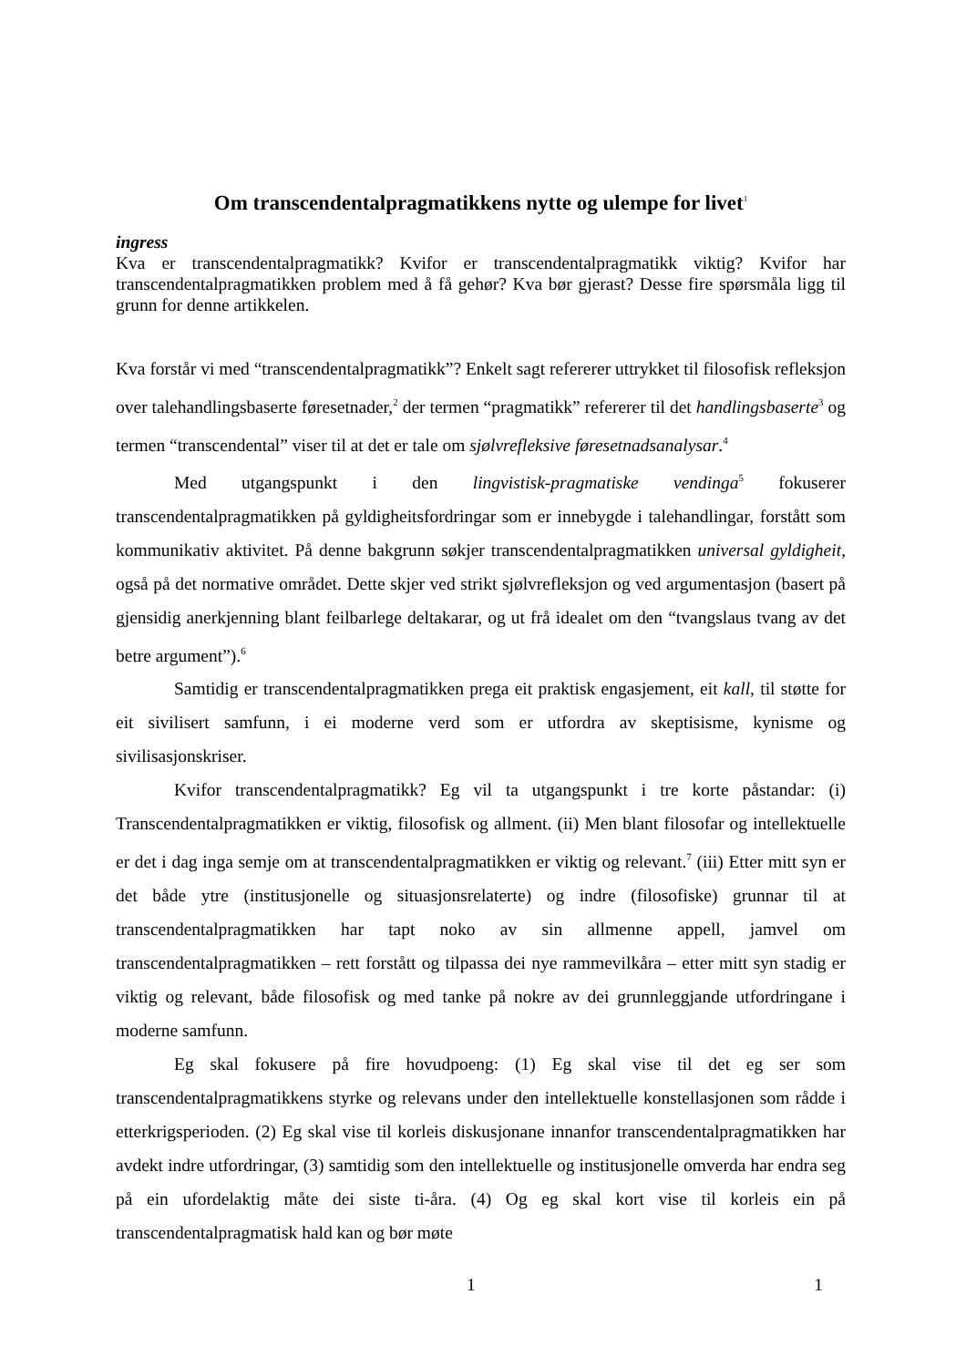Om transcendentalpragmatikkens nytte og ulempe for livet<sup>1</sup>
ingress
Kva er transcendentalpragmatikk? Kvifor er transcendentalpragmatikk viktig? Kvifor har transcendentalpragmatikken problem med å få gehør? Kva bør gjerast? Desse fire spørsmåla ligg til grunn for denne artikkelen.
Kva forstår vi med “transcendentalpragmatikk”? Enkelt sagt refererer uttrykket til filosofisk refleksjon over talehandlingsbaserte føresetnader,<sup>2</sup> der termen “pragmatikk” refererer til det handlingsbaserte<sup>3</sup> og termen “transcendental” viser til at det er tale om sjølvrefleksive føresetnadsanalysar.<sup>4</sup>
Med utgangspunkt i den lingvistisk-pragmatiske vendinga<sup>5</sup> fokuserer transcendentalpragmatikken på gyldigheitsfordringar som er innebygde i talehandlingar, forstått som kommunikativ aktivitet. På denne bakgrunn søkjer transcendentalpragmatikken universal gyldigheit, også på det normative området. Dette skjer ved strikt sjølvrefleksjon og ved argumentasjon (basert på gjensidig anerkjenning blant feilbarlege deltakarar, og ut frå idealet om den “tvangslaus tvang av det betre argument”).<sup>6</sup>
Samtidig er transcendentalpragmatikken prega eit praktisk engasjement, eit kall, til støtte for eit sivilisert samfunn, i ei moderne verd som er utfordra av skeptisisme, kynisme og sivilisasjonskriser.
Kvifor transcendentalpragmatikk? Eg vil ta utgangspunkt i tre korte påstandar: (i) Transcendentalpragmatikken er viktig, filosofisk og allment. (ii) Men blant filosofar og intellektuelle er det i dag inga semje om at transcendentalpragmatikken er viktig og relevant.<sup>7</sup> (iii) Etter mitt syn er det både ytre (institusjonelle og situasjonsrelaterte) og indre (filosofiske) grunnar til at transcendentalpragmatikken har tapt noko av sin allmenne appell, jamvel om transcendentalpragmatikken – rett forstått og tilpassa dei nye rammevilkåra – etter mitt syn stadig er viktig og relevant, både filosofisk og med tanke på nokre av dei grunnleggjande utfordringane i moderne samfunn.
Eg skal fokusere på fire hovudpoeng: (1) Eg skal vise til det eg ser som transcendentalpragmatikkens styrke og relevans under den intellektuelle konstellasjonen som rådde i etterkrigsperioden. (2) Eg skal vise til korleis diskusjonane innanfor transcendentalpragmatikken har avdekt indre utfordringar, (3) samtidig som den intellektuelle og institusjonelle omverda har endra seg på ein ufordelaktig måte dei siste ti-åra. (4) Og eg skal kort vise til korleis ein på transcendentalpragmatisk hald kan og bør møte
1 1